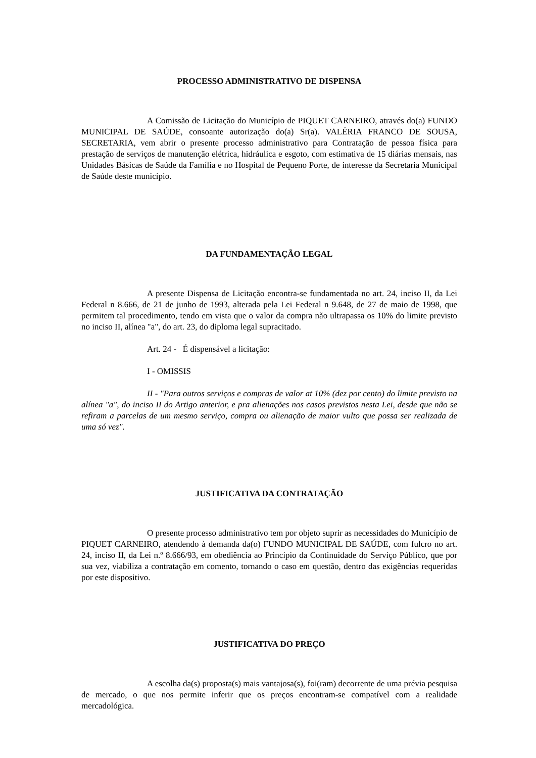PROCESSO ADMINISTRATIVO DE DISPENSA
A Comissão de Licitação do Município de PIQUET CARNEIRO, através do(a) FUNDO MUNICIPAL DE SAÚDE, consoante autorização do(a) Sr(a). VALÉRIA FRANCO DE SOUSA, SECRETARIA, vem abrir o presente processo administrativo para Contratação de pessoa física para prestação de serviços de manutenção elétrica, hidráulica e esgoto, com estimativa de 15 diárias mensais, nas Unidades Básicas de Saúde da Família e no Hospital de Pequeno Porte, de interesse da Secretaria Municipal de Saúde deste município.
DA FUNDAMENTAÇÃO LEGAL
A presente Dispensa de Licitação encontra-se fundamentada no art. 24, inciso II, da Lei Federal n 8.666, de 21 de junho de 1993, alterada pela Lei Federal n 9.648, de 27 de maio de 1998, que permitem tal procedimento, tendo em vista que o valor da compra não ultrapassa os 10% do limite previsto no inciso II, alínea "a", do art. 23, do diploma legal supracitado.
Art. 24 - É dispensável a licitação:
I - OMISSIS
II - "Para outros serviços e compras de valor at 10% (dez por cento) do limite previsto na alínea "a", do inciso II do Artigo anterior, e pra alienações nos casos previstos nesta Lei, desde que não se refiram a parcelas de um mesmo serviço, compra ou alienação de maior vulto que possa ser realizada de uma só vez".
JUSTIFICATIVA DA CONTRATAÇÃO
O presente processo administrativo tem por objeto suprir as necessidades do Município de PIQUET CARNEIRO, atendendo à demanda da(o) FUNDO MUNICIPAL DE SAÚDE, com fulcro no art. 24, inciso II, da Lei n.º 8.666/93, em obediência ao Princípio da Continuidade do Serviço Público, que por sua vez, viabiliza a contratação em comento, tornando o caso em questão, dentro das exigências requeridas por este dispositivo.
JUSTIFICATIVA DO PREÇO
A escolha da(s) proposta(s) mais vantajosa(s), foi(ram) decorrente de uma prévia pesquisa de mercado, o que nos permite inferir que os preços encontram-se compatível com a realidade mercadológica.